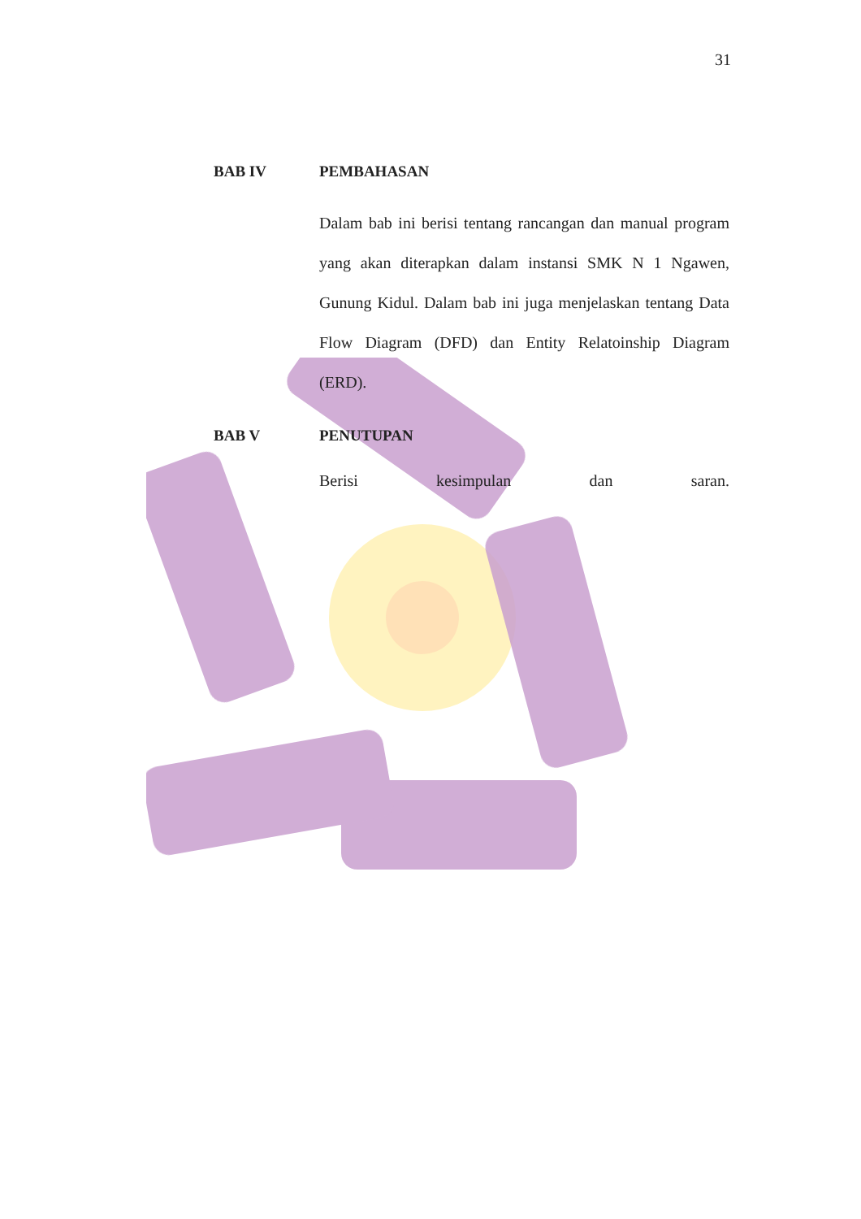31
BAB IV PEMBAHASAN
Dalam bab ini berisi tentang rancangan dan manual program yang akan diterapkan dalam instansi SMK N 1 Ngawen, Gunung Kidul. Dalam bab ini juga menjelaskan tentang Data Flow Diagram (DFD) dan Entity Relatoinship Diagram (ERD).
BAB V PENUTUPAN
Berisi kesimpulan dan saran.